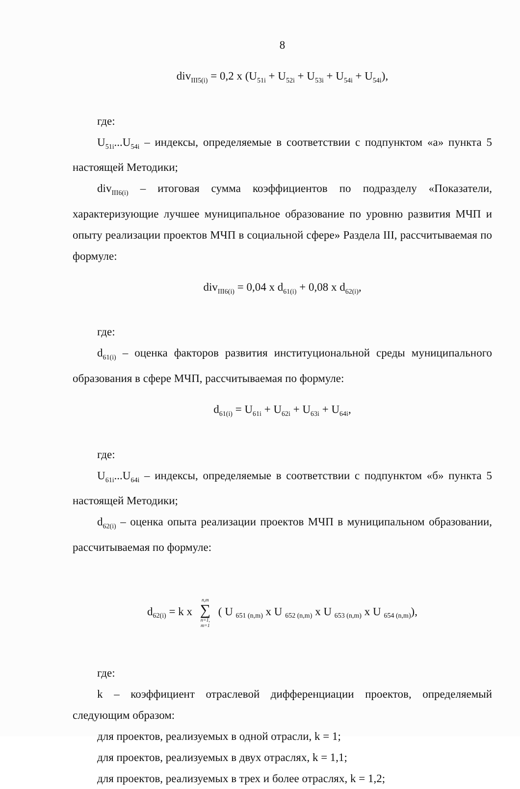8
div<sub>III5(i)</sub> = 0,2 x (U<sub>51i</sub> + U<sub>52i</sub> + U<sub>53i</sub> + U<sub>54i</sub> + U<sub>54i</sub>),
где:
U<sub>51i</sub>...U<sub>54i</sub> – индексы, определяемые в соответствии с подпунктом «а» пункта 5 настоящей Методики;
div<sub>III6(i)</sub> – итоговая сумма коэффициентов по подразделу «Показатели, характеризующие лучшее муниципальное образование по уровню развития МЧП и опыту реализации проектов МЧП в социальной сфере» Раздела III, рассчитываемая по формуле:
div<sub>III6(i)</sub> = 0,04 x d<sub>61(i)</sub> + 0,08 x d<sub>62(i)</sub>,
где:
d<sub>61(i)</sub> – оценка факторов развития институциональной среды муниципального образования в сфере МЧП, рассчитываемая по формуле:
d<sub>61(i)</sub> = U<sub>61i</sub> + U<sub>62i</sub> + U<sub>63i</sub> + U<sub>64i</sub>,
где:
U<sub>61i</sub>...U<sub>64i</sub> – индексы, определяемые в соответствии с подпунктом «б» пункта 5 настоящей Методики;
d<sub>62(i)</sub> – оценка опыта реализации проектов МЧП в муниципальном образовании, рассчитываемая по формуле:
d<sub>62(i)</sub> = k x n,m ∑ n=1,
m=1 ( U <sub>651 (n,m)</sub> x U <sub>652 (n,m)</sub> x U <sub>653 (n,m)</sub> x U <sub>654 (n,m)</sub>),
где:
k – коэффициент отраслевой дифференциации проектов, определяемый следующим образом:
для проектов, реализуемых в одной отрасли, k = 1;
для проектов, реализуемых в двух отраслях, k = 1,1;
для проектов, реализуемых в трех и более отраслях, k = 1,2;